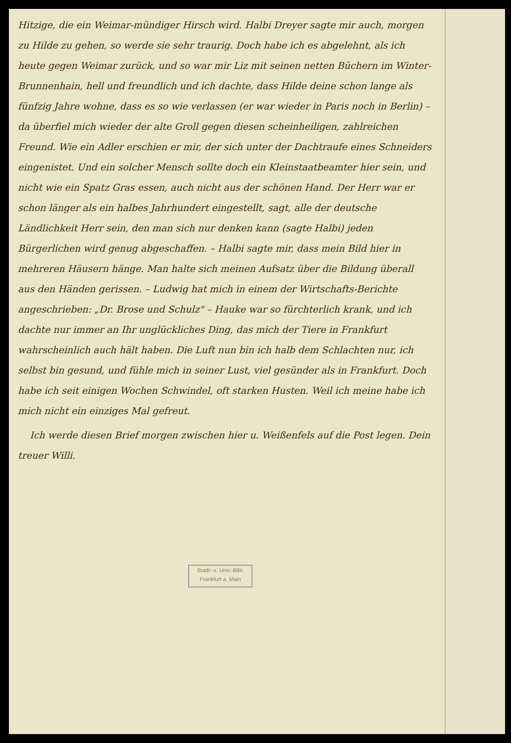Hitzige, die ein Weimar-mündiger Hirsch wird. Halbi Dreyer sagte mir auch, morgen zu Hilde zu gehen, so werde sie sehr traurig. Doch habe ich es abgelehnt, als ich heute gegen Weimar zurück, und so war mir Liz mit seinen netten Büchern im Winter-Brunnenhain, hell und freundlich und ich dachte, dass Hilde deine schon lange als fünfzig Jahre wohne, dass es so wie verlassen (er war wieder in Paris noch in Berlin) – da überfiel mich wieder der alte Groll gegen diesen scheinheiligen, zahlreichen Freund. Wie ein Adler erschien er mir, der sich unter der Dachtraufe eines Schneiders eingenistet. Und ein solcher Mensch sollte doch ein Kleinstaatbeamter hier sein, und nicht wie ein Spatz Gras essen, auch nicht aus der schönen Hand. Der Herr war er schon länger als ein halbes Jahrhundert eingestellt, sagt, alle der deutsche Ländlichkeit Herr sein, den man sich nur denken kann (sagte Halbi) jeden Bürgerlichen wird genug abgeschaffen. – Halbi sagte mir, dass mein Bild hier in mehreren Häusern hänge. Man halte sich meinen Aufsatz über die Bildung überall aus den Händen gerissen. – Ludwig hat mich in einem der Wirtschafts-Berichte angeschrieben: „Dr. Brose und Schulz" – Hauke war so fürchterlich krank, und ich dachte nur immer an Ihr unglückliches Ding, das mich der Tiere in Frankfurt wahrscheinlich auch hält haben. Die Luft nun bin ich halb dem Schlachten nur, ich selbst bin gesund, und fühle mich in seiner Lust, viel gesünder als in Frankfurt. Doch habe ich seit einigen Wochen Schwindel, oft starken Husten. Weil ich meine habe ich mich nicht ein einziges Mal gefreut.
Ich werde diesen Brief morgen zwischen hier u. Weißenfels auf die Post legen. Dein treuer Willi.
Stadt- u. Univ.-Bibl.
Frankfurt a. Main